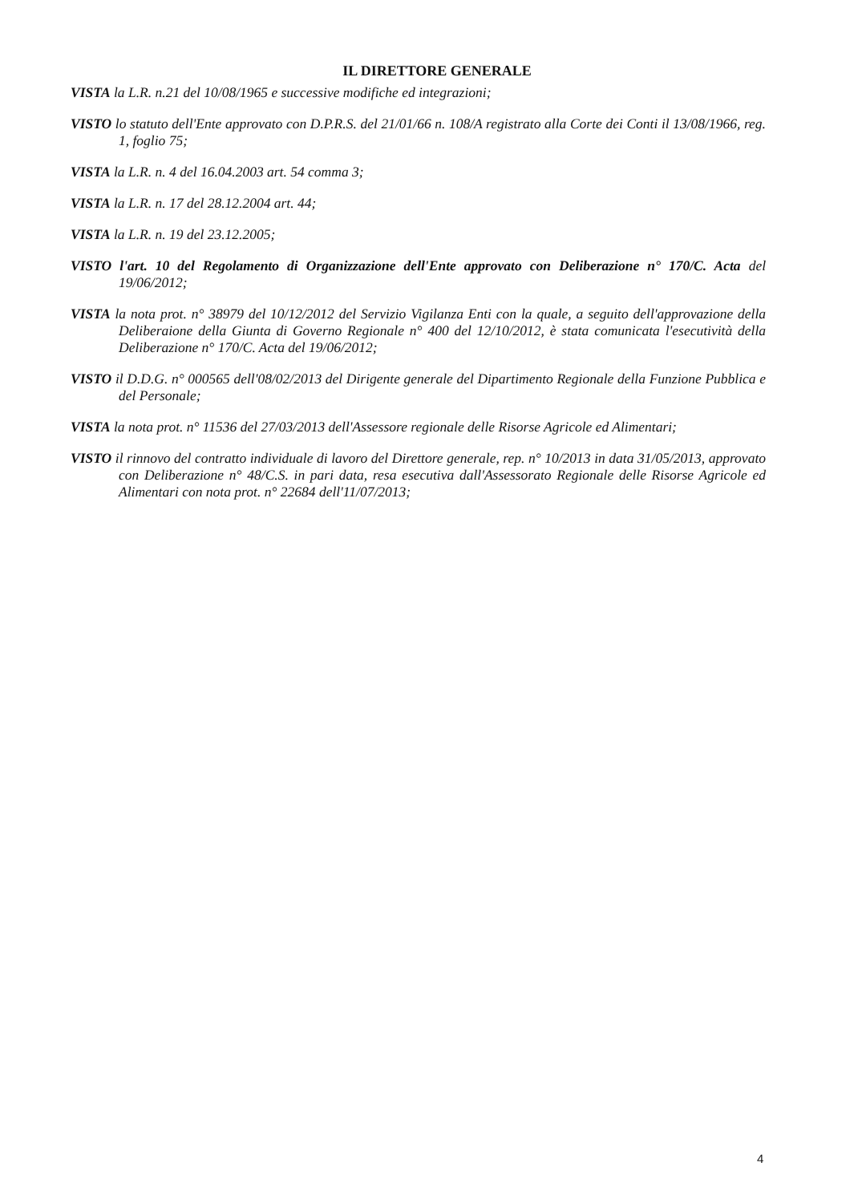IL DIRETTORE GENERALE
VISTA la L.R. n.21 del 10/08/1965 e successive modifiche ed integrazioni;
VISTO lo statuto dell'Ente approvato con D.P.R.S. del 21/01/66 n. 108/A registrato alla Corte dei Conti il 13/08/1966, reg. 1, foglio 75;
VISTA la L.R. n. 4 del 16.04.2003 art. 54 comma 3;
VISTA la L.R. n. 17 del 28.12.2004 art. 44;
VISTA la L.R. n. 19 del 23.12.2005;
VISTO l'art. 10 del Regolamento di Organizzazione dell'Ente approvato con Deliberazione n° 170/C. Acta del 19/06/2012;
VISTA la nota prot. n° 38979 del 10/12/2012 del Servizio Vigilanza Enti con la quale, a seguito dell'approvazione della Deliberaione della Giunta di Governo Regionale n° 400 del 12/10/2012, è stata comunicata l'esecutività della Deliberazione n° 170/C. Acta del 19/06/2012;
VISTO il D.D.G. n° 000565 dell'08/02/2013 del Dirigente generale del Dipartimento Regionale della Funzione Pubblica e del Personale;
VISTA la nota prot. n° 11536 del 27/03/2013 dell'Assessore regionale delle Risorse Agricole ed Alimentari;
VISTO il rinnovo del contratto individuale di lavoro del Direttore generale, rep. n° 10/2013 in data 31/05/2013, approvato con Deliberazione n° 48/C.S. in pari data, resa esecutiva dall'Assessorato Regionale delle Risorse Agricole ed Alimentari con nota prot. n° 22684 dell'11/07/2013;
4